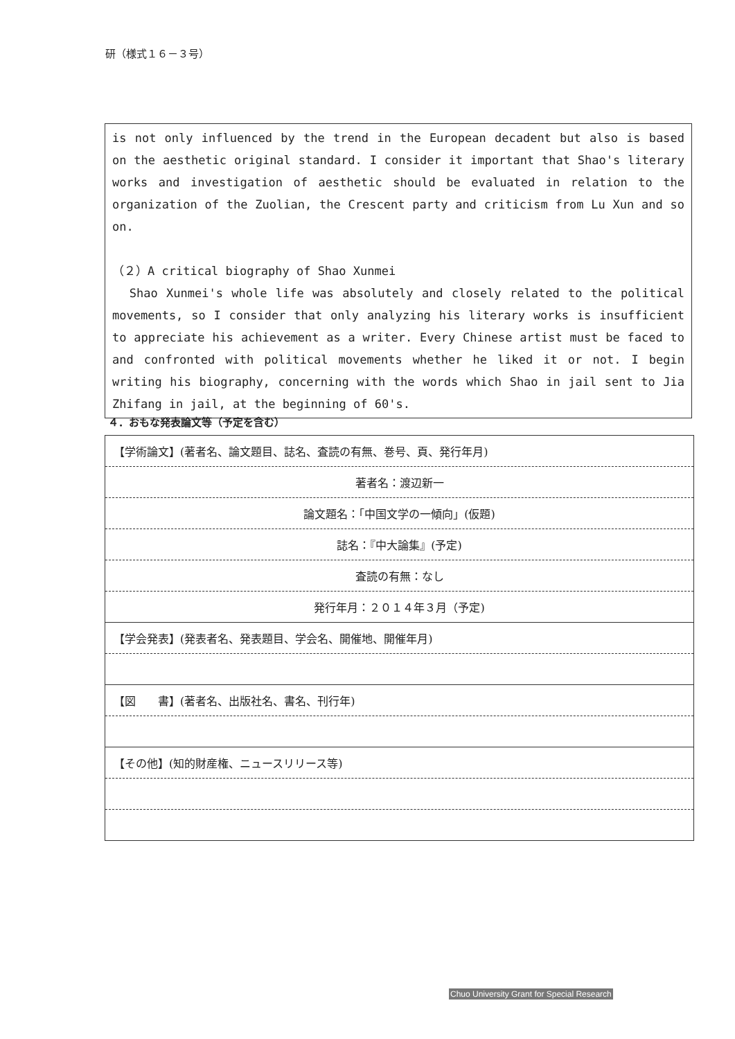研（様式１６－３号）
is not only influenced by the trend in the European decadent but also is based on the aesthetic original standard. I consider it important that Shao's literary works and investigation of aesthetic should be evaluated in relation to the organization of the Zuolian, the Crescent party and criticism from Lu Xun and so on.
（２）A critical biography of Shao Xunmei
Shao Xunmei's whole life was absolutely and closely related to the political movements, so I consider that only analyzing his literary works is insufficient to appreciate his achievement as a writer. Every Chinese artist must be faced to and confronted with political movements whether he liked it or not. I begin writing his biography, concerning with the words which Shao in jail sent to Jia Zhifang in jail, at the beginning of 60's.
４．おもな発表論文等（予定を含む）
| 【学術論文】(著者名、論文題目、誌名、査読の有無、巻号、頁、発行年月) |
| 著者名：渡辺新一 |
| 論文題名：「中国文学の一傾向」(仮題) |
| 誌名：『中大論集』(予定) |
| 査読の有無：なし |
| 発行年月：２０１４年３月（予定) |
| 【学会発表】(発表者名、発表題目、学会名、開催地、開催年月) |
| 【図 書】(著者名、出版社名、書名、刊行年) |
| 【その他】(知的財産権、ニュースリリース等) |
Chuo University Grant for Special Research